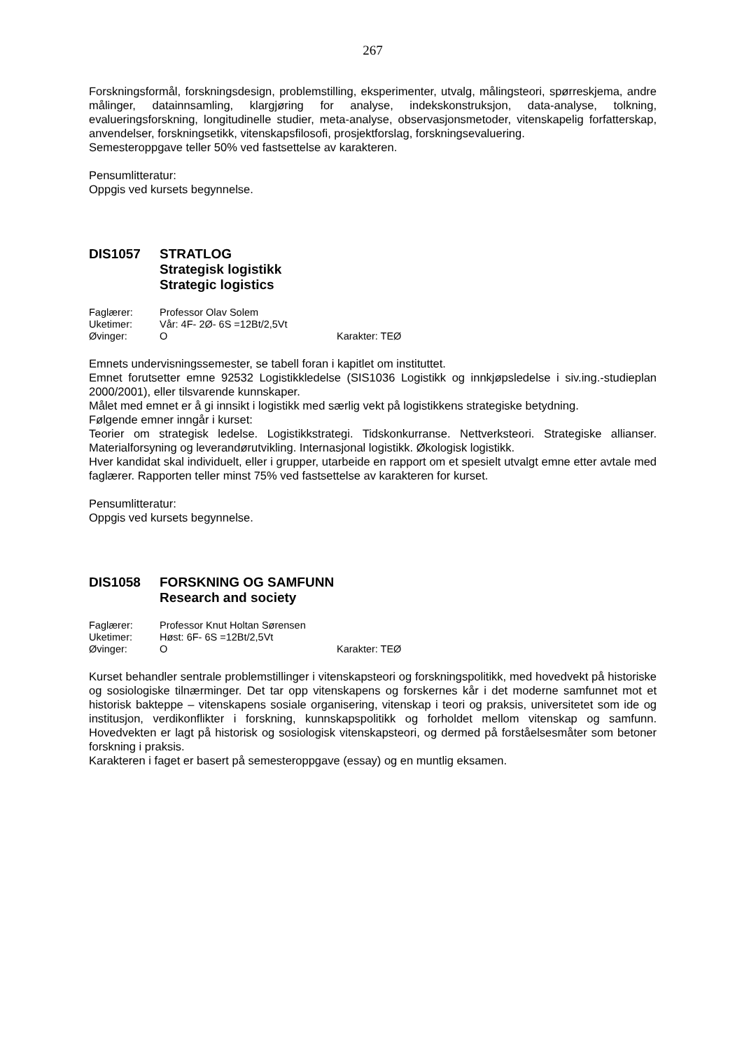267
Forskningsformål, forskningsdesign, problemstilling, eksperimenter, utvalg, målingsteori, spørreskjema, andre målinger, datainnsamling, klargjøring for analyse, indekskonstruksjon, data-analyse, tolkning, evalueringsforskning, longitudinelle studier, meta-analyse, observasjonsmetoder, vitenskapelig forfatterskap, anvendelser, forskningsetikk, vitenskapsfilosofi, prosjektforslag, forskningsevaluering.
Semesteroppgave teller 50% ved fastsettelse av karakteren.
Pensumlitteratur:
Oppgis ved kursets begynnelse.
DIS1057 STRATLOG
Strategisk logistikk
Strategic logistics
| Faglærer: | Professor Olav Solem | |
| Uketimer: | Vår: 4F- 2Ø- 6S =12Bt/2,5Vt | |
| Øvinger: | O | Karakter: TEØ |
Emnets undervisningssemester, se tabell foran i kapitlet om instituttet.
Emnet forutsetter emne 92532 Logistikkledelse (SIS1036 Logistikk og innkjøpsledelse i siv.ing.-studieplan 2000/2001), eller tilsvarende kunnskaper.
Målet med emnet er å gi innsikt i logistikk med særlig vekt på logistikkens strategiske betydning.
Følgende emner inngår i kurset:
Teorier om strategisk ledelse. Logistikkstrategi. Tidskonkurranse. Nettverksteori. Strategiske allianser. Materialforsyning og leverandørutvikling. Internasjonal logistikk. Økologisk logistikk.
Hver kandidat skal individuelt, eller i grupper, utarbeide en rapport om et spesielt utvalgt emne etter avtale med faglærer. Rapporten teller minst 75% ved fastsettelse av karakteren for kurset.
Pensumlitteratur:
Oppgis ved kursets begynnelse.
DIS1058 FORSKNING OG SAMFUNN
Research and society
| Faglærer: | Professor Knut Holtan Sørensen | |
| Uketimer: | Høst: 6F- 6S =12Bt/2,5Vt | |
| Øvinger: | O | Karakter: TEØ |
Kurset behandler sentrale problemstillinger i vitenskapsteori og forskningspolitikk, med hovedvekt på historiske og sosiologiske tilnærminger. Det tar opp vitenskapens og forskernes kår i det moderne samfunnet mot et historisk bakteppe – vitenskapens sosiale organisering, vitenskap i teori og praksis, universitetet som ide og institusjon, verdikonflikter i forskning, kunnskapspolitikk og forholdet mellom vitenskap og samfunn. Hovedvekten er lagt på historisk og sosiologisk vitenskapsteori, og dermed på forståelsesmåter som betoner forskning i praksis.
Karakteren i faget er basert på semesteroppgave (essay) og en muntlig eksamen.